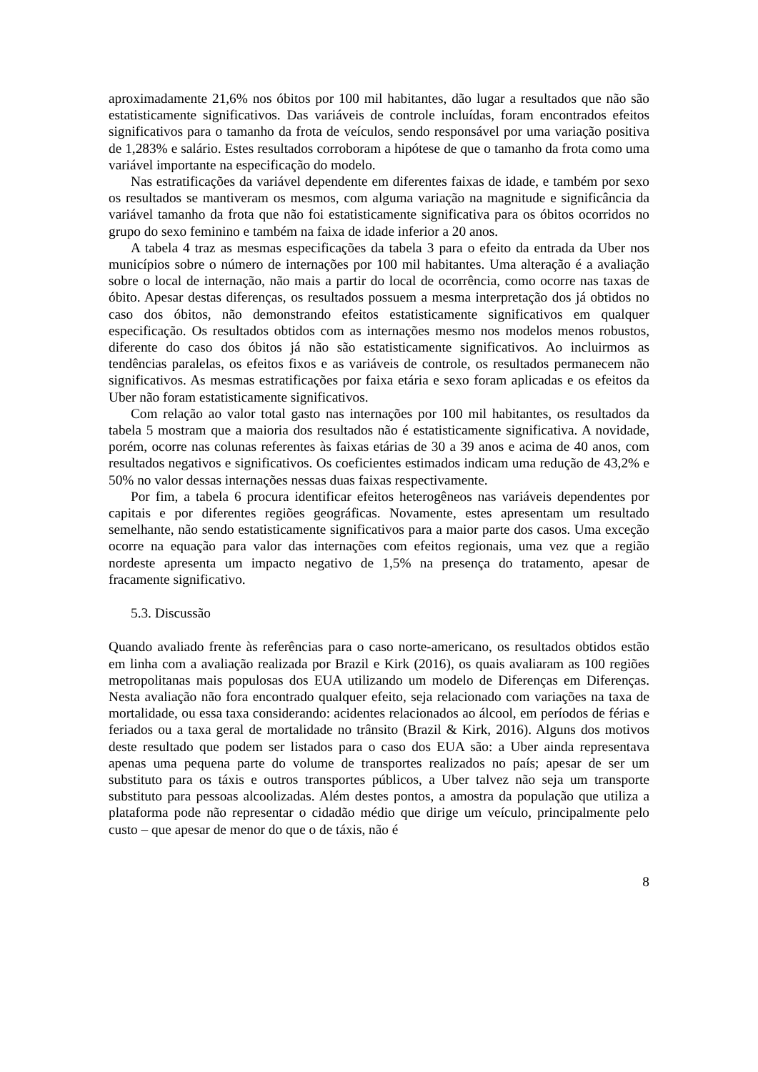aproximadamente 21,6% nos óbitos por 100 mil habitantes, dão lugar a resultados que não são estatisticamente significativos. Das variáveis de controle incluídas, foram encontrados efeitos significativos para o tamanho da frota de veículos, sendo responsável por uma variação positiva de 1,283% e salário. Estes resultados corroboram a hipótese de que o tamanho da frota como uma variável importante na especificação do modelo.
Nas estratificações da variável dependente em diferentes faixas de idade, e também por sexo os resultados se mantiveram os mesmos, com alguma variação na magnitude e significância da variável tamanho da frota que não foi estatisticamente significativa para os óbitos ocorridos no grupo do sexo feminino e também na faixa de idade inferior a 20 anos.
A tabela 4 traz as mesmas especificações da tabela 3 para o efeito da entrada da Uber nos municípios sobre o número de internações por 100 mil habitantes. Uma alteração é a avaliação sobre o local de internação, não mais a partir do local de ocorrência, como ocorre nas taxas de óbito. Apesar destas diferenças, os resultados possuem a mesma interpretação dos já obtidos no caso dos óbitos, não demonstrando efeitos estatisticamente significativos em qualquer especificação. Os resultados obtidos com as internações mesmo nos modelos menos robustos, diferente do caso dos óbitos já não são estatisticamente significativos. Ao incluirmos as tendências paralelas, os efeitos fixos e as variáveis de controle, os resultados permanecem não significativos. As mesmas estratificações por faixa etária e sexo foram aplicadas e os efeitos da Uber não foram estatisticamente significativos.
Com relação ao valor total gasto nas internações por 100 mil habitantes, os resultados da tabela 5 mostram que a maioria dos resultados não é estatisticamente significativa. A novidade, porém, ocorre nas colunas referentes às faixas etárias de 30 a 39 anos e acima de 40 anos, com resultados negativos e significativos. Os coeficientes estimados indicam uma redução de 43,2% e 50% no valor dessas internações nessas duas faixas respectivamente.
Por fim, a tabela 6 procura identificar efeitos heterogêneos nas variáveis dependentes por capitais e por diferentes regiões geográficas. Novamente, estes apresentam um resultado semelhante, não sendo estatisticamente significativos para a maior parte dos casos. Uma exceção ocorre na equação para valor das internações com efeitos regionais, uma vez que a região nordeste apresenta um impacto negativo de 1,5% na presença do tratamento, apesar de fracamente significativo.
5.3. Discussão
Quando avaliado frente às referências para o caso norte-americano, os resultados obtidos estão em linha com a avaliação realizada por Brazil e Kirk (2016), os quais avaliaram as 100 regiões metropolitanas mais populosas dos EUA utilizando um modelo de Diferenças em Diferenças. Nesta avaliação não fora encontrado qualquer efeito, seja relacionado com variações na taxa de mortalidade, ou essa taxa considerando: acidentes relacionados ao álcool, em períodos de férias e feriados ou a taxa geral de mortalidade no trânsito (Brazil & Kirk, 2016). Alguns dos motivos deste resultado que podem ser listados para o caso dos EUA são: a Uber ainda representava apenas uma pequena parte do volume de transportes realizados no país; apesar de ser um substituto para os táxis e outros transportes públicos, a Uber talvez não seja um transporte substituto para pessoas alcoolizadas. Além destes pontos, a amostra da população que utiliza a plataforma pode não representar o cidadão médio que dirige um veículo, principalmente pelo custo – que apesar de menor do que o de táxis, não é
8